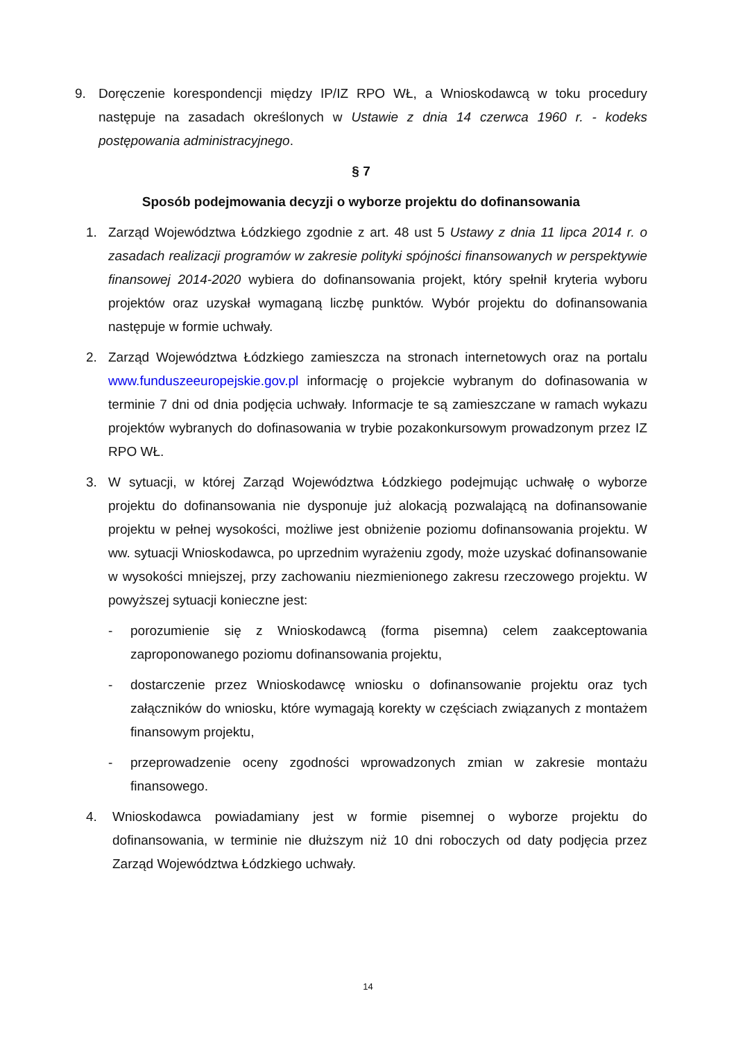9. Doręczenie korespondencji między IP/IZ RPO WŁ, a Wnioskodawcą w toku procedury następuje na zasadach określonych w Ustawie z dnia 14 czerwca 1960 r. - kodeks postępowania administracyjnego.
§ 7
Sposób podejmowania decyzji o wyborze projektu do dofinansowania
1. Zarząd Województwa Łódzkiego zgodnie z art. 48 ust 5 Ustawy z dnia 11 lipca 2014 r. o zasadach realizacji programów w zakresie polityki spójności finansowanych w perspektywie finansowej 2014-2020 wybiera do dofinansowania projekt, który spełnił kryteria wyboru projektów oraz uzyskał wymaganą liczbę punktów. Wybór projektu do dofinansowania następuje w formie uchwały.
2. Zarząd Województwa Łódzkiego zamieszcza na stronach internetowych oraz na portalu www.funduszeeuropejskie.gov.pl informację o projekcie wybranym do dofinasowania w terminie 7 dni od dnia podjęcia uchwały. Informacje te są zamieszczane w ramach wykazu projektów wybranych do dofinasowania w trybie pozakonkursowym prowadzonym przez IZ RPO WŁ.
3. W sytuacji, w której Zarząd Województwa Łódzkiego podejmując uchwałę o wyborze projektu do dofinansowania nie dysponuje już alokacją pozwalającą na dofinansowanie projektu w pełnej wysokości, możliwe jest obniżenie poziomu dofinansowania projektu. W ww. sytuacji Wnioskodawca, po uprzednim wyrażeniu zgody, może uzyskać dofinansowanie w wysokości mniejszej, przy zachowaniu niezmienionego zakresu rzeczowego projektu. W powyższej sytuacji konieczne jest:
- porozumienie się z Wnioskodawcą (forma pisemna) celem zaakceptowania zaproponowanego poziomu dofinansowania projektu,
- dostarczenie przez Wnioskodawcę wniosku o dofinansowanie projektu oraz tych załączników do wniosku, które wymagają korekty w częściach związanych z montażem finansowym projektu,
- przeprowadzenie oceny zgodności wprowadzonych zmian w zakresie montażu finansowego.
4. Wnioskodawca powiadamiany jest w formie pisemnej o wyborze projektu do dofinansowania, w terminie nie dłuższym niż 10 dni roboczych od daty podjęcia przez Zarząd Województwa Łódzkiego uchwały.
14